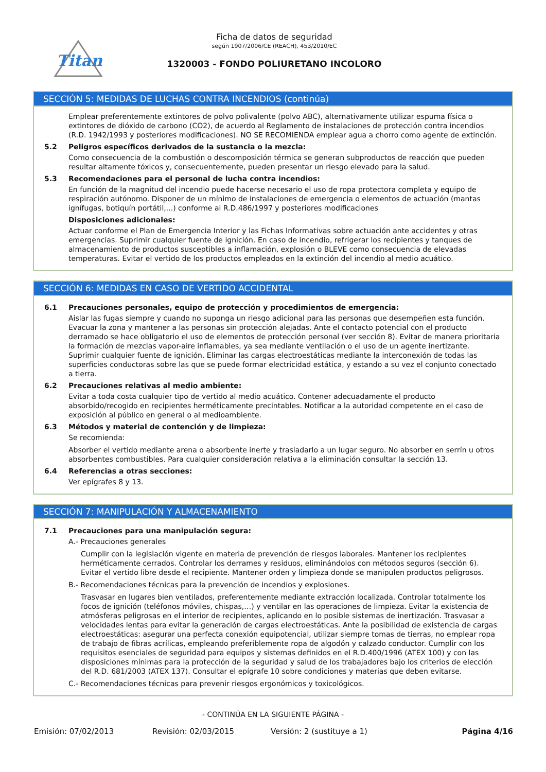Titan
Ficha de datos de seguridad
según 1907/2006/CE (REACH), 453/2010/EC
1320003 - FONDO POLIURETANO INCOLORO
SECCIÓN 5: MEDIDAS DE LUCHAS CONTRA INCENDIOS (continúa)
Emplear preferentemente extintores de polvo polivalente (polvo ABC), alternativamente utilizar espuma física o extintores de dióxido de carbono (CO2), de acuerdo al Reglamento de instalaciones de protección contra incendios (R.D. 1942/1993 y posteriores modificaciones). NO SE RECOMIENDA emplear agua a chorro como agente de extinción.
5.2 Peligros específicos derivados de la sustancia o la mezcla:
Como consecuencia de la combustión o descomposición térmica se generan subproductos de reacción que pueden resultar altamente tóxicos y, consecuentemente, pueden presentar un riesgo elevado para la salud.
5.3 Recomendaciones para el personal de lucha contra incendios:
En función de la magnitud del incendio puede hacerse necesario el uso de ropa protectora completa y equipo de respiración autónomo. Disponer de un mínimo de instalaciones de emergencia o elementos de actuación (mantas ignífugas, botiquín portátil,...) conforme al R.D.486/1997 y posteriores modificaciones
Disposiciones adicionales:
Actuar conforme el Plan de Emergencia Interior y las Fichas Informativas sobre actuación ante accidentes y otras emergencias. Suprimir cualquier fuente de ignición. En caso de incendio, refrigerar los recipientes y tanques de almacenamiento de productos susceptibles a inflamación, explosión o BLEVE como consecuencia de elevadas temperaturas. Evitar el vertido de los productos empleados en la extinción del incendio al medio acuático.
SECCIÓN 6: MEDIDAS EN CASO DE VERTIDO ACCIDENTAL
6.1 Precauciones personales, equipo de protección y procedimientos de emergencia:
Aislar las fugas siempre y cuando no suponga un riesgo adicional para las personas que desempeñen esta función. Evacuar la zona y mantener a las personas sin protección alejadas. Ante el contacto potencial con el producto derramado se hace obligatorio el uso de elementos de protección personal (ver sección 8). Evitar de manera prioritaria la formación de mezclas vapor-aire inflamables, ya sea mediante ventilación o el uso de un agente inertizante. Suprimir cualquier fuente de ignición. Eliminar las cargas electroestáticas mediante la interconexión de todas las superficies conductoras sobre las que se puede formar electricidad estática, y estando a su vez el conjunto conectado a tierra.
6.2 Precauciones relativas al medio ambiente:
Evitar a toda costa cualquier tipo de vertido al medio acuático. Contener adecuadamente el producto absorbido/recogido en recipientes herméticamente precintables. Notificar a la autoridad competente en el caso de exposición al público en general o al medioambiente.
6.3 Métodos y material de contención y de limpieza:
Se recomienda:
Absorber el vertido mediante arena o absorbente inerte y trasladarlo a un lugar seguro. No absorber en serrín u otros absorbentes combustibles. Para cualquier consideración relativa a la eliminación consultar la sección 13.
6.4 Referencias a otras secciones:
Ver epígrafes 8 y 13.
SECCIÓN 7: MANIPULACIÓN Y ALMACENAMIENTO
7.1 Precauciones para una manipulación segura:
A.- Precauciones generales
Cumplir con la legislación vigente en materia de prevención de riesgos laborales. Mantener los recipientes herméticamente cerrados. Controlar los derrames y residuos, eliminándolos con métodos seguros (sección 6). Evitar el vertido libre desde el recipiente. Mantener orden y limpieza donde se manipulen productos peligrosos.
B.- Recomendaciones técnicas para la prevención de incendios y explosiones.
Trasvasar en lugares bien ventilados, preferentemente mediante extracción localizada. Controlar totalmente los focos de ignición (teléfonos móviles, chispas,…) y ventilar en las operaciones de limpieza. Evitar la existencia de atmósferas peligrosas en el interior de recipientes, aplicando en lo posible sistemas de inertización. Trasvasar a velocidades lentas para evitar la generación de cargas electroestáticas. Ante la posibilidad de existencia de cargas electroestáticas: asegurar una perfecta conexión equipotencial, utilizar siempre tomas de tierras, no emplear ropa de trabajo de fibras acrílicas, empleando preferiblemente ropa de algodón y calzado conductor. Cumplir con los requisitos esenciales de seguridad para equipos y sistemas definidos en el R.D.400/1996 (ATEX 100) y con las disposiciones mínimas para la protección de la seguridad y salud de los trabajadores bajo los criterios de elección del R.D. 681/2003 (ATEX 137). Consultar el epígrafe 10 sobre condiciones y materias que deben evitarse.
C.- Recomendaciones técnicas para prevenir riesgos ergonómicos y toxicológicos.
- CONTINÚA EN LA SIGUIENTE PÁGINA -
Emisión: 07/02/2013 Revisión: 02/03/2015 Versión: 2 (sustituye a 1) Página 4/16